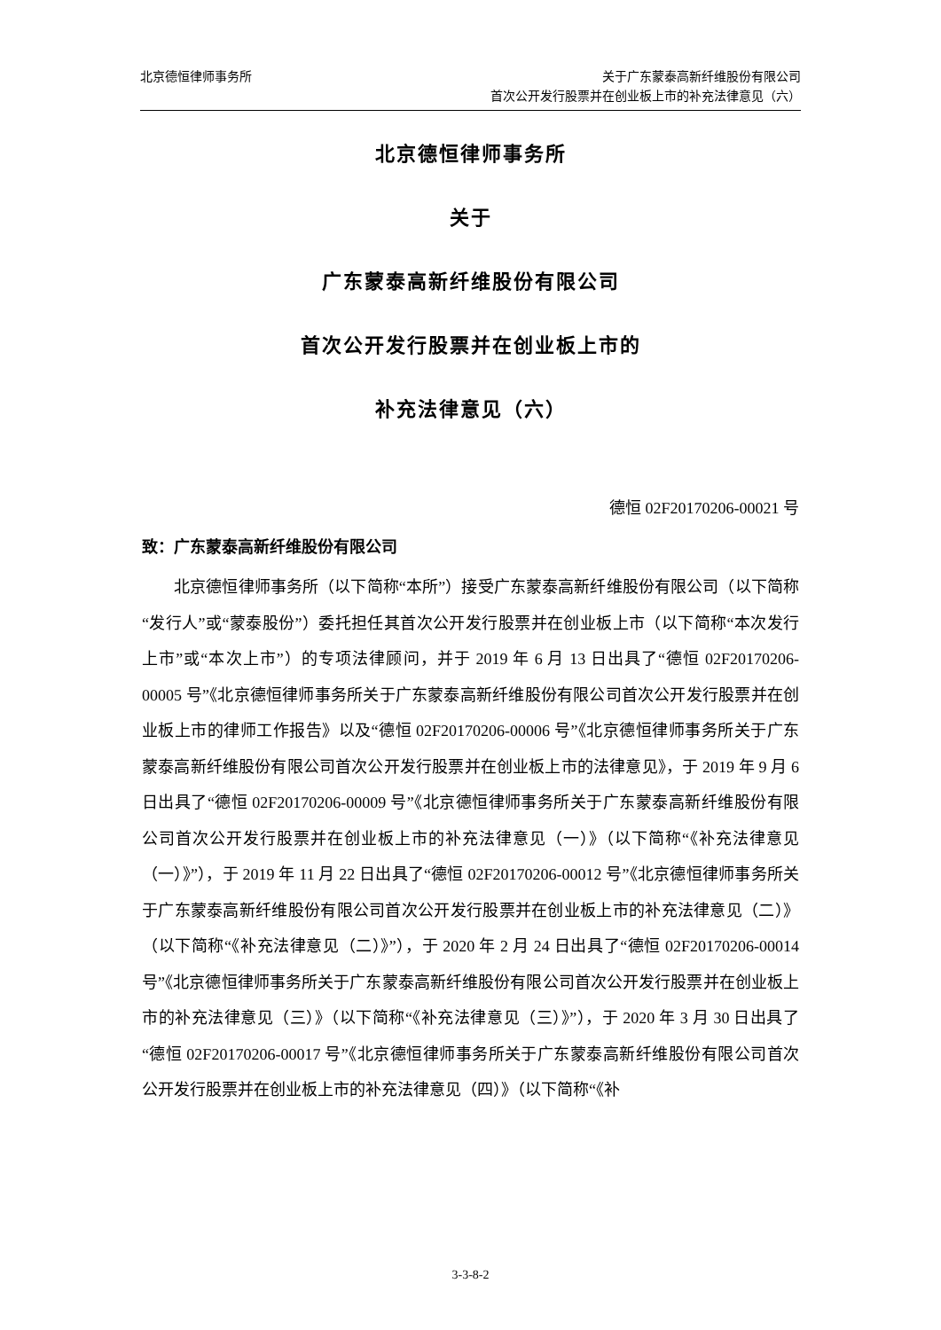北京德恒律师事务所 关于广东蒙泰高新纤维股份有限公司
首次公开发行股票并在创业板上市的补充法律意见（六）
北京德恒律师事务所
关于
广东蒙泰高新纤维股份有限公司
首次公开发行股票并在创业板上市的
补充法律意见（六）
德恒 02F20170206-00021 号
致：广东蒙泰高新纤维股份有限公司
北京德恒律师事务所（以下简称“本所”）接受广东蒙泰高新纤维股份有限公司（以下简称“发行人”或“蒙泰股份”）委托担任其首次公开发行股票并在创业板上市（以下简称“本次发行上市”或“本次上市”）的专项法律顾问，并于 2019 年 6 月 13 日出具了“德恒 02F20170206-00005 号”《北京德恒律师事务所关于广东蒙泰高新纤维股份有限公司首次公开发行股票并在创业板上市的律师工作报告》以及“德恒 02F20170206-00006 号”《北京德恒律师事务所关于广东蒙泰高新纤维股份有限公司首次公开发行股票并在创业板上市的法律意见》，于 2019 年 9 月 6 日出具了“德恒 02F20170206-00009 号”《北京德恒律师事务所关于广东蒙泰高新纤维股份有限公司首次公开发行股票并在创业板上市的补充法律意见（一）》（以下简称“《补充法律意见（一）》”），于 2019 年 11 月 22 日出具了“德恒 02F20170206-00012 号”《北京德恒律师事务所关于广东蒙泰高新纤维股份有限公司首次公开发行股票并在创业板上市的补充法律意见（二）》（以下简称“《补充法律意见（二）》”），于 2020 年 2 月 24 日出具了“德恒 02F20170206-00014 号”《北京德恒律师事务所关于广东蒙泰高新纤维股份有限公司首次公开发行股票并在创业板上市的补充法律意见（三）》（以下简称“《补充法律意见（三）》”），于 2020 年 3 月 30 日出具了“德恒 02F20170206-00017 号”《北京德恒律师事务所关于广东蒙泰高新纤维股份有限公司首次公开发行股票并在创业板上市的补充法律意见（四）》（以下简称“《补
3-3-8-2